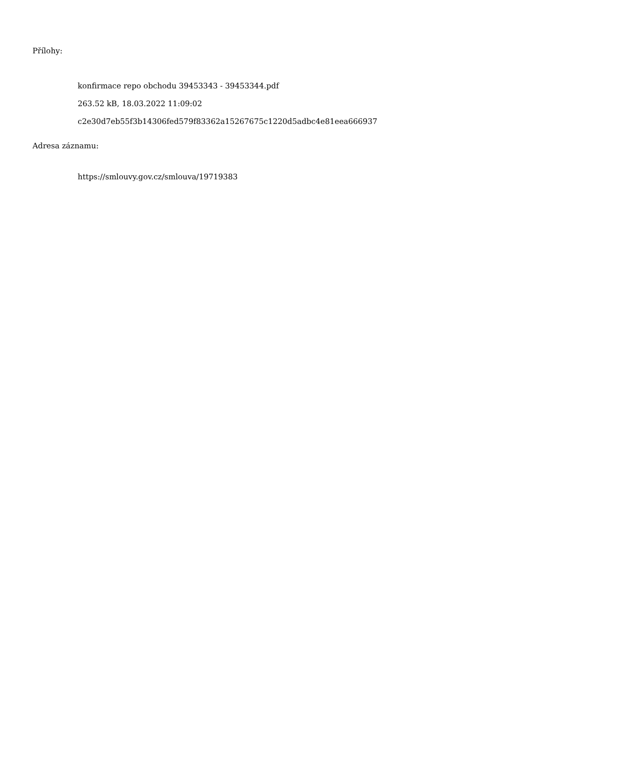Přílohy:
konfirmace repo obchodu 39453343 - 39453344.pdf
263.52 kB, 18.03.2022 11:09:02
c2e30d7eb55f3b14306fed579f83362a15267675c1220d5adbc4e81eea666937
Adresa záznamu:
https://smlouvy.gov.cz/smlouva/19719383